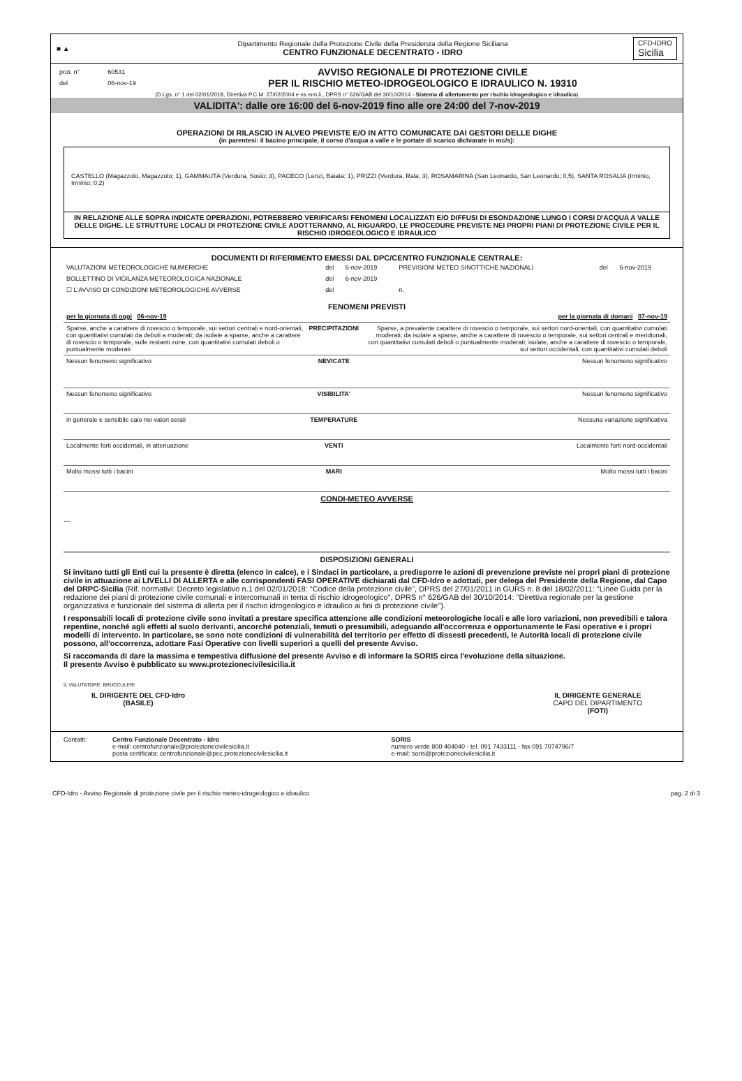■ ▲
Dipartimento Regionale della Protezione Civile della Presidenza della Regione Siciliana
CENTRO FUNZIONALE DECENTRATO - IDRO
CFD-IDRO
Sicilia
| prot. n° | 60531 |
| del | 06-nov-19 |
AVVISO REGIONALE DI PROTEZIONE CIVILE
PER IL RISCHIO METEO-IDROGEOLOGICO E IDRAULICO N. 19310
(D.Lgs. n° 1 del 02/01/2018, Direttiva P.C.M. 27/02/2004 e ss.mm.ii., DPRS n° 626/GAB del 30/10/2014 - Sistema di allertamento per rischio idrogeologico e idraulico)
VALIDITA': dalle ore 16:00 del 6-nov-2019 fino alle ore 24:00 del 7-nov-2019
OPERAZIONI DI RILASCIO IN ALVEO PREVISTE E/O IN ATTO COMUNICATE DAI GESTORI DELLE DIGHE
(in parentesi: il bacino principale, il corso d'acqua a valle e le portate di scarico dichiarate in mc/s):
CASTELLO (Magazzolo, Magazzolo; 1), GAMMAUTA (Verdura, Sosio; 3), PACECO (Lenzi, Baiata; 1), PRIZZI (Verdura, Rala; 3), ROSAMARINA (San Leonardo, San Leonardo; 0,5), SANTA ROSALIA (Irminio, Irminio; 0,2)
IN RELAZIONE ALLE SOPRA INDICATE OPERAZIONI, POTREBBERO VERIFICARSI FENOMENI LOCALIZZATI E/O DIFFUSI DI ESONDAZIONE LUNGO I CORSI D'ACQUA A VALLE DELLE DIGHE. LE STRUTTURE LOCALI DI PROTEZIONE CIVILE ADOTTERANNO, AL RIGUARDO, LE PROCEDURE PREVISTE NEI PROPRI PIANI DI PROTEZIONE CIVILE PER IL RISCHIO IDROGEOLOGICO E IDRAULICO
DOCUMENTI DI RIFERIMENTO EMESSI DAL DPC/CENTRO FUNZIONALE CENTRALE:
| VALUTAZIONI METEOROLOGICHE NUMERICHE | del | 6-nov-2019 | PREVISIONI METEO SINOTTICHE NAZIONALI | del | 6-nov-2019 |
| BOLLETTINO DI VIGILANZA METEOROLOGICA NAZIONALE | del | 6-nov-2019 | | | |
| ☐ L'AVVISO DI CONDIZIONI METEOROLOGICHE AVVERSE | del | | n. | | |
FENOMENI PREVISTI
| per la giornata di oggi 06-nov-19 | | per la giornata di domani 07-nov-19 |
| Sparse, anche a carattere di rovescio o temporale, sui settori centrali e nord-orientali, con quantitativi cumulati da deboli a moderati; da isolate a sparse, anche a carattere di rovescio o temporale, sulle restanti zone, con quantitativi cumulati deboli o puntualmente moderati | PRECIPITAZIONI | Sparse, a prevalente carattere di rovescio o temporale, sui settori nord-orientali, con quantitativi cumulati moderati; da isolate a sparse, anche a carattere di rovescio o temporale, sui settori centrali e meridionali, con quantitativi cumulati deboli o puntualmente moderati; isolate, anche a carattere di rovescio o temporale, sui settori occidentali, con quantitativi cumulati deboli |
| Nessun fenomeno significativo | NEVICATE | Nessun fenomeno significativo |
| Nessun fenomeno significativo | VISIBILITA' | Nessun fenomeno significativo |
| in generale e sensibile calo nei valori serali | TEMPERATURE | Nessuna variazione significativa |
| Localmente forti occidentali, in attenuazione | VENTI | Localmente forti nord-occidentali |
| Molto mossi tutti i bacini | MARI | Molto mossi tutti i bacini |
CONDI-METEO AVVERSE
---
DISPOSIZIONI GENERALI
Si invitano tutti gli Enti cui la presente è diretta (elenco in calce), e i Sindaci in particolare, a predisporre le azioni di prevenzione previste nei propri piani di protezione civile in attuazione ai LIVELLI DI ALLERTA e alle corrispondenti FASI OPERATIVE dichiarati dal CFD-Idro e adottati, per delega del Presidente della Regione, dal Capo del DRPC-Sicilia (Rif. normativi: Decreto legislativo n.1 del 02/01/2018: "Codice della protezione civile", DPRS del 27/01/2011 in GURS n. 8 del 18/02/2011: "Linee Guida per la redazione dei piani di protezione civile comunali e intercomunali in tema di rischio idrogeologico", DPRS n° 626/GAB del 30/10/2014: "Direttiva regionale per la gestione organizzativa e funzionale del sistema di allerta per il rischio idrogeologico e idraulico ai fini di protezione civile").
I responsabili locali di protezione civile sono invitati a prestare specifica attenzione alle condizioni meteorologiche locali e alle loro variazioni, non prevedibili e talora repentine, nonché agli effetti al suolo derivanti, ancorché potenziali, temuti o presumibili, adeguando all'occorrenza e opportunamente le Fasi operative e i propri modelli di intervento. In particolare, se sono note condizioni di vulnerabilità del territorio per effetto di dissesti precedenti, le Autorità locali di protezione civile possono, all'occorrenza, adottare Fasi Operative con livelli superiori a quelli del presente Avviso.
Si raccomanda di dare la massima e tempestiva diffusione del presente Avviso e di informare la SORIS circa l'evoluzione della situazione.
Il presente Avviso è pubblicato su www.protezionecivilesicilia.it
IL VALUTATORE: BRUCCULERI
IL DIRIGENTE DEL CFD-Idro
(BASILE)
IL DIRIGENTE GENERALE
CAPO DEL DIPARTIMENTO
(FOTI)
Contatti: Centro Funzionale Decentrato - Idro
e-mail: centrofunzionale@protezionecivilesicilia.it
posta certificata: centrofunzionale@pec.protezionecivilesicilia.it
SORIS
numero verde 800 404040 - tel. 091 7433111 - fax 091 7074796/7
e-mail: soris@protezionecivilesicilia.it
CFD-Idro - Avviso Regionale di protezione civile per il rischio meteo-idrogeologico e idraulico pag. 2 di 3